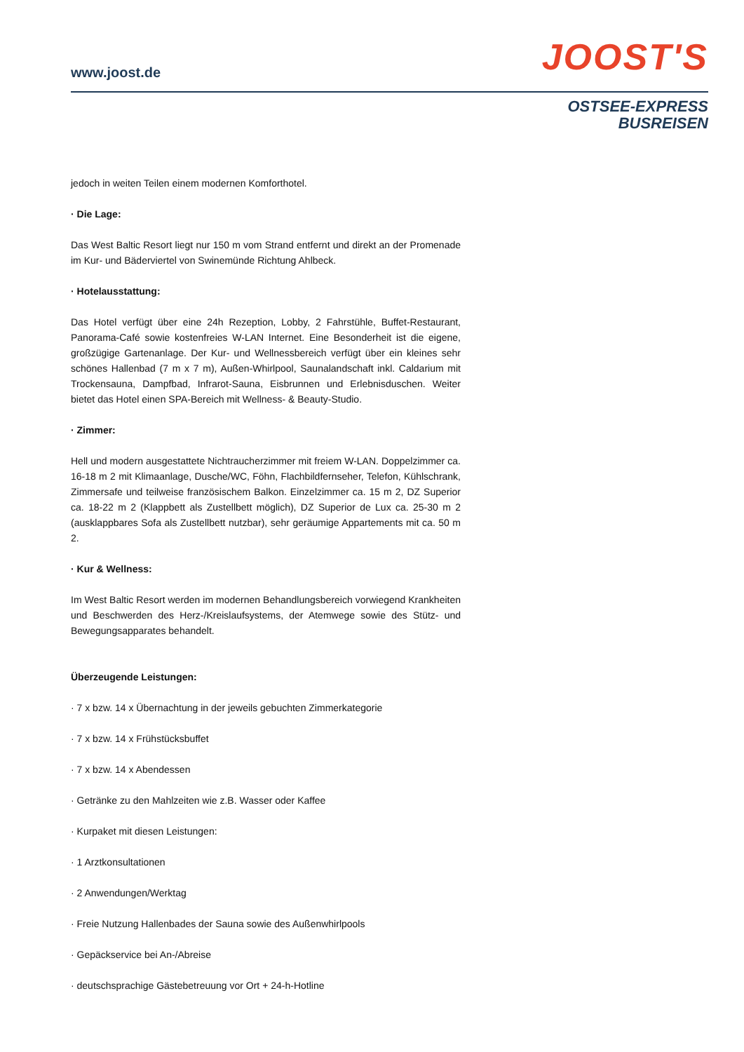www.joost.de
JOOST'S
OSTSEE-EXPRESS
BUSREISEN
jedoch in weiten Teilen einem modernen Komforthotel.
· Die Lage:
Das West Baltic Resort liegt nur 150 m vom Strand entfernt und direkt an der Promenade im Kur- und Bäderviertel von Swinemünde Richtung Ahlbeck.
· Hotelausstattung:
Das Hotel verfügt über eine 24h Rezeption, Lobby, 2 Fahrstühle, Buffet-Restaurant, Panorama-Café sowie kostenfreies W-LAN Internet. Eine Besonderheit ist die eigene, großzügige Gartenanlage. Der Kur- und Wellnessbereich verfügt über ein kleines sehr schönes Hallenbad (7 m x 7 m), Außen-Whirlpool, Saunalandschaft inkl. Caldarium mit Trockensauna, Dampfbad, Infrarot-Sauna, Eisbrunnen und Erlebnisduschen. Weiter bietet das Hotel einen SPA-Bereich mit Wellness- & Beauty-Studio.
· Zimmer:
Hell und modern ausgestattete Nichtraucherzimmer mit freiem W-LAN. Doppelzimmer ca. 16-18 m 2 mit Klimaanlage, Dusche/WC, Föhn, Flachbildfernseher, Telefon, Kühlschrank, Zimmersafe und teilweise französischem Balkon. Einzelzimmer ca. 15 m 2, DZ Superior ca. 18-22 m 2 (Klappbett als Zustellbett möglich), DZ Superior de Lux ca. 25-30 m 2 (ausklappbares Sofa als Zustellbett nutzbar), sehr geräumige Appartements mit ca. 50 m 2.
· Kur & Wellness:
Im West Baltic Resort werden im modernen Behandlungsbereich vorwiegend Krankheiten und Beschwerden des Herz-/Kreislaufsystems, der Atemwege sowie des Stütz- und Bewegungsapparates behandelt.
Überzeugende Leistungen:
· 7 x bzw. 14 x Übernachtung in der jeweils gebuchten Zimmerkategorie
· 7 x bzw. 14 x Frühstücksbuffet
· 7 x bzw. 14 x Abendessen
· Getränke zu den Mahlzeiten wie z.B. Wasser oder Kaffee
· Kurpaket mit diesen Leistungen:
· 1 Arztkonsultationen
· 2 Anwendungen/Werktag
· Freie Nutzung Hallenbades der Sauna sowie des Außenwhirlpools
· Gepäckservice bei An-/Abreise
· deutschsprachige Gästebetreuung vor Ort + 24-h-Hotline